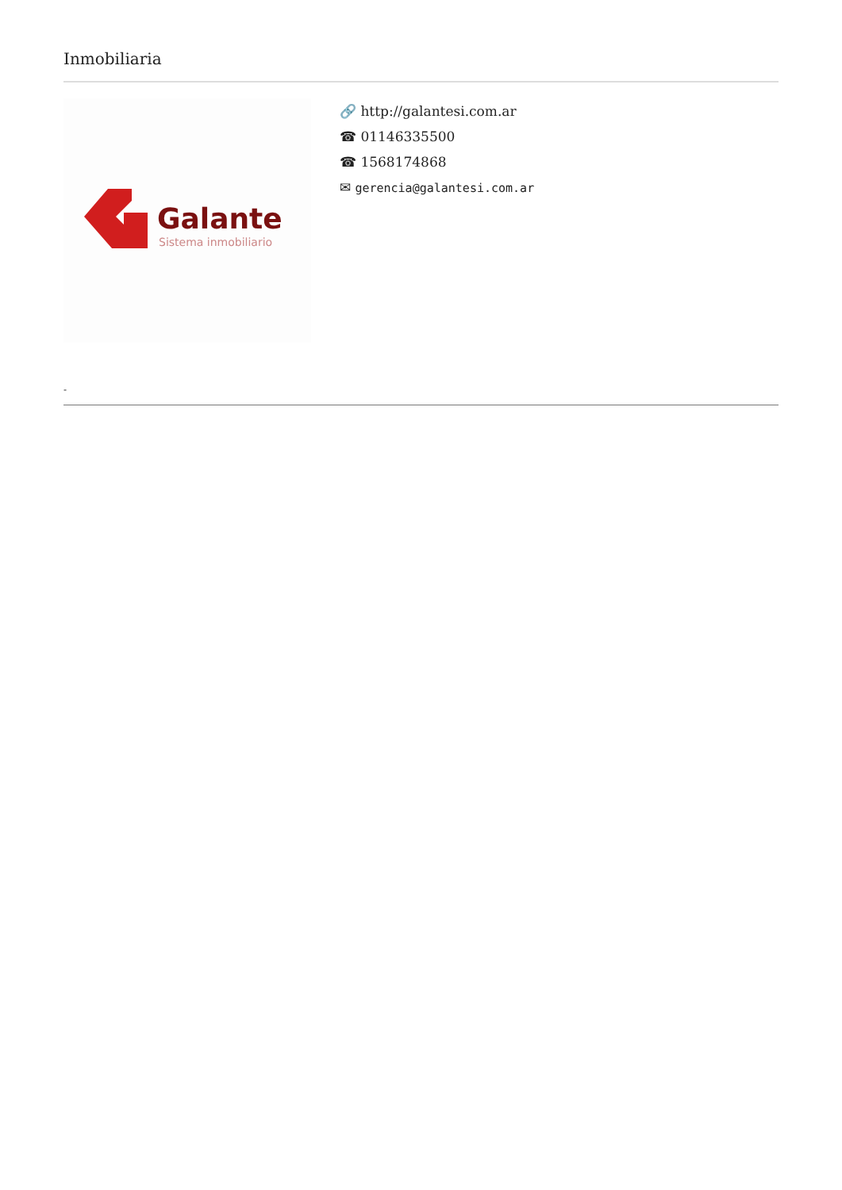Inmobiliaria
Galante
Sistema inmobiliario
🔗 http://galantesi.com.ar
☎ 01146335500
☎ 1568174868
✉ gerencia@galantesi.com.ar
-